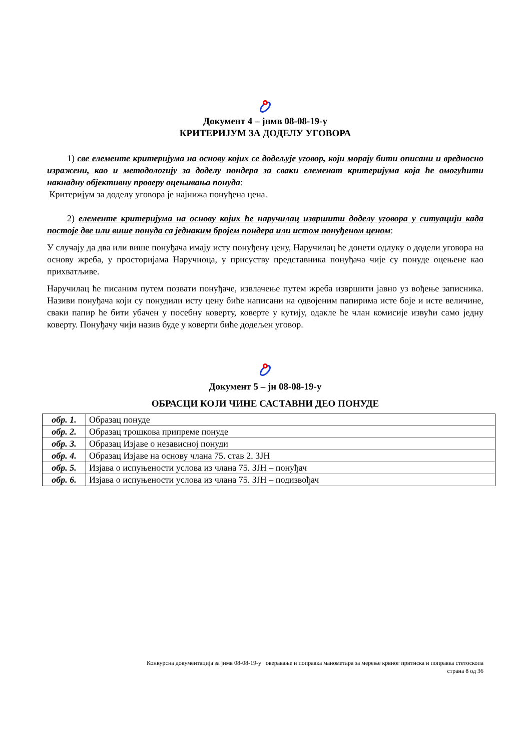Документ 4 – јнмв 08-08-19-у
КРИТЕРИЈУМ ЗА ДОДЕЛУ УГОВОРА
1) све елементе критеријума на основу којих се додељује уговор, који морају бити описани и вредносно изражени, као и методологију за доделу пондера за сваки елеменат критеријума која ће омогућити накнадну објективну проверу оцењивања понуда:
Критеријум за доделу уговора је најнижа понуђена цена.
2) елементе критеријума на основу којих ће наручилац извршити доделу уговора у ситуацији када постоје две или више понуда са једнаким бројем пондера или истом понуђеном ценом:
У случају да два или више понуђача имају исту понуђену цену, Наручилац ће донети одлуку о додели уговора на основу жреба, у просторијама Наручиоца, у присуству представника понуђача чије су понуде оцењене као прихватљиве.
Наручилац ће писаним путем позвати понуђаче, извлачење путем жреба извршити јавно уз вођење записника. Називи понуђача који су понудили исту цену биће написани на одвојеним папирима исте боје и исте величине, сваки папир ће бити убачен у посебну коверту, коверте у кутију, одакле ће члан комисије извући само једну коверту. Понуђачу чији назив буде у коверти биће додељен уговор.
Документ 5 – јн 08-08-19-у
ОБРАСЦИ КОЈИ ЧИНЕ САСТАВНИ ДЕО ПОНУДЕ
| обр. 1. | Образац понуде |
| обр. 2. | Образац трошкова припреме понуде |
| обр. 3. | Образац Изјаве о независној понуди |
| обр. 4. | Образац Изјаве на основу члана 75. став 2. ЗЈН |
| обр. 5. | Изјава о испуњености услова из члана 75. ЗЈН – понуђач |
| обр. 6. | Изјава о испуњености услова из члана 75. ЗЈН – подизвођач |
Конкурсна документација за јнмв 08-08-19-у оверавање и поправка манометара за мерење крвног притиска и поправка стетоскопа
страна 8 од 36